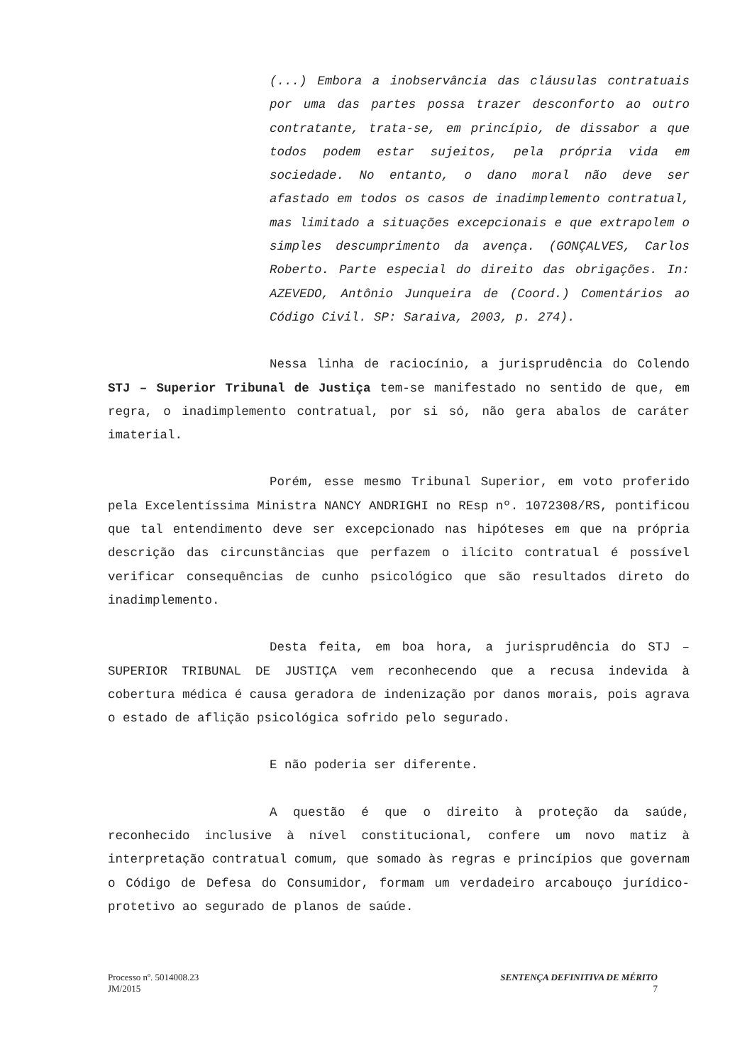(...) Embora a inobservância das cláusulas contratuais por uma das partes possa trazer desconforto ao outro contratante, trata-se, em princípio, de dissabor a que todos podem estar sujeitos, pela própria vida em sociedade. No entanto, o dano moral não deve ser afastado em todos os casos de inadimplemento contratual, mas limitado a situações excepcionais e que extrapolem o simples descumprimento da avença. (GONÇALVES, Carlos Roberto. Parte especial do direito das obrigações. In: AZEVEDO, Antônio Junqueira de (Coord.) Comentários ao Código Civil. SP: Saraiva, 2003, p. 274).
Nessa linha de raciocínio, a jurisprudência do Colendo STJ – Superior Tribunal de Justiça tem-se manifestado no sentido de que, em regra, o inadimplemento contratual, por si só, não gera abalos de caráter imaterial.
Porém, esse mesmo Tribunal Superior, em voto proferido pela Excelentíssima Ministra NANCY ANDRIGHI no REsp nº. 1072308/RS, pontificou que tal entendimento deve ser excepcionado nas hipóteses em que na própria descrição das circunstâncias que perfazem o ilícito contratual é possível verificar consequências de cunho psicológico que são resultados direto do inadimplemento.
Desta feita, em boa hora, a jurisprudência do STJ – SUPERIOR TRIBUNAL DE JUSTIÇA vem reconhecendo que a recusa indevida à cobertura médica é causa geradora de indenização por danos morais, pois agrava o estado de aflição psicológica sofrido pelo segurado.
E não poderia ser diferente.
A questão é que o direito à proteção da saúde, reconhecido inclusive à nível constitucional, confere um novo matiz à interpretação contratual comum, que somado às regras e princípios que governam o Código de Defesa do Consumidor, formam um verdadeiro arcabouço jurídico-protetivo ao segurado de planos de saúde.
Processo nº. 5014008.23
JM/2015
SENTENÇA DEFINITIVA DE MÉRITO
7